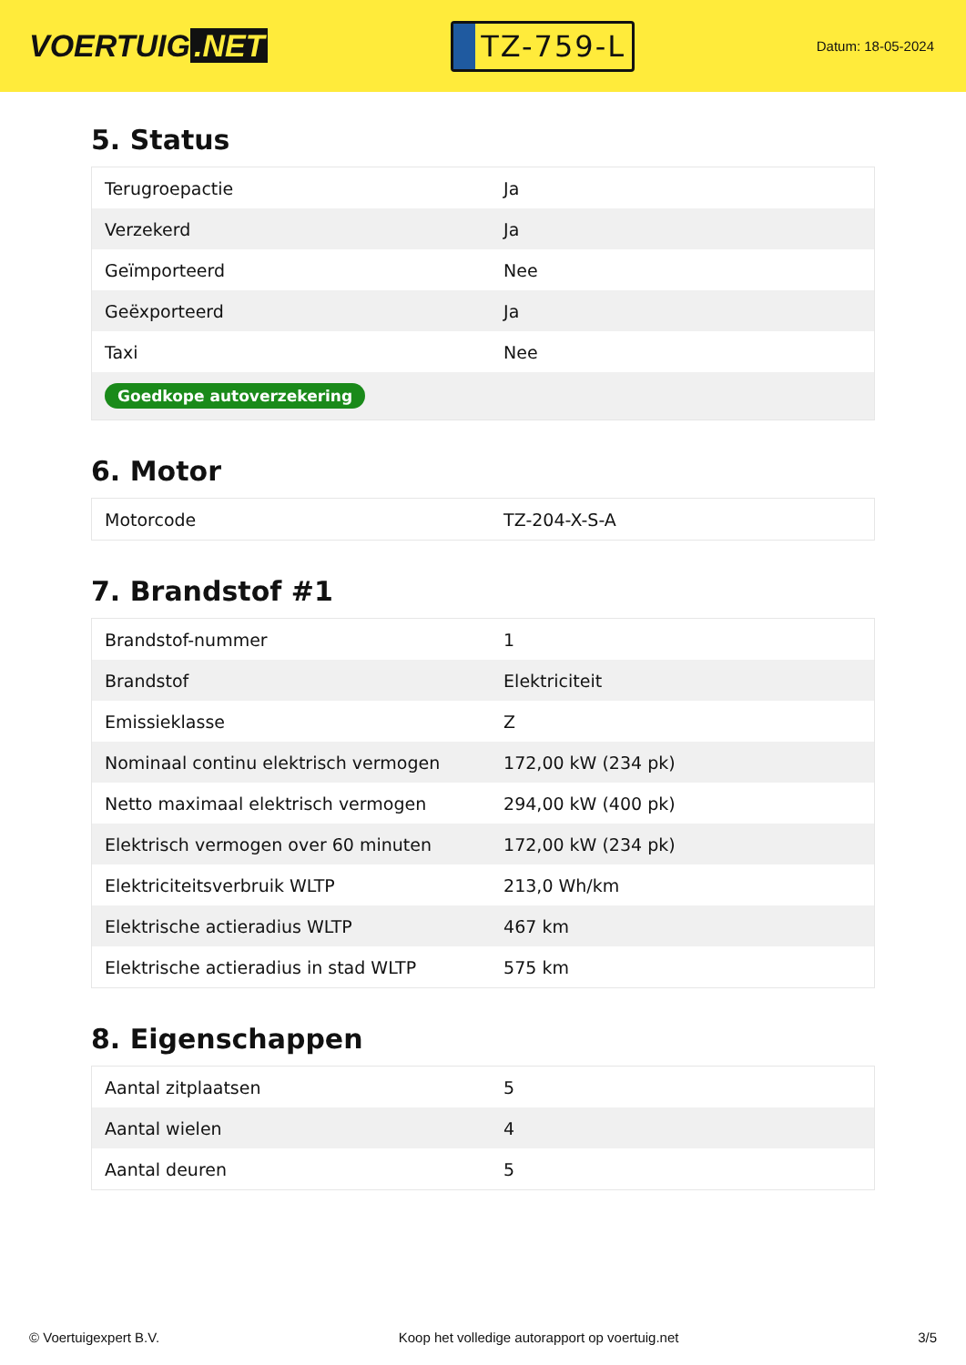VOERTUIG.NET
TZ-759-L
Datum: 18-05-2024
5. Status
| Terugroepactie | Ja |
| Verzekerd | Ja |
| Geïmporteerd | Nee |
| Geëxporteerd | Ja |
| Taxi | Nee |
| Goedkope autoverzekering | |
6. Motor
| Motorcode | TZ-204-X-S-A |
7. Brandstof #1
| Brandstof-nummer | 1 |
| Brandstof | Elektriciteit |
| Emissieklasse | Z |
| Nominaal continu elektrisch vermogen | 172,00 kW (234 pk) |
| Netto maximaal elektrisch vermogen | 294,00 kW (400 pk) |
| Elektrisch vermogen over 60 minuten | 172,00 kW (234 pk) |
| Elektriciteitsverbruik WLTP | 213,0 Wh/km |
| Elektrische actieradius WLTP | 467 km |
| Elektrische actieradius in stad WLTP | 575 km |
8. Eigenschappen
| Aantal zitplaatsen | 5 |
| Aantal wielen | 4 |
| Aantal deuren | 5 |
© Voertuigexpert B.V. Koop het volledige autorapport op voertuig.net 3/5